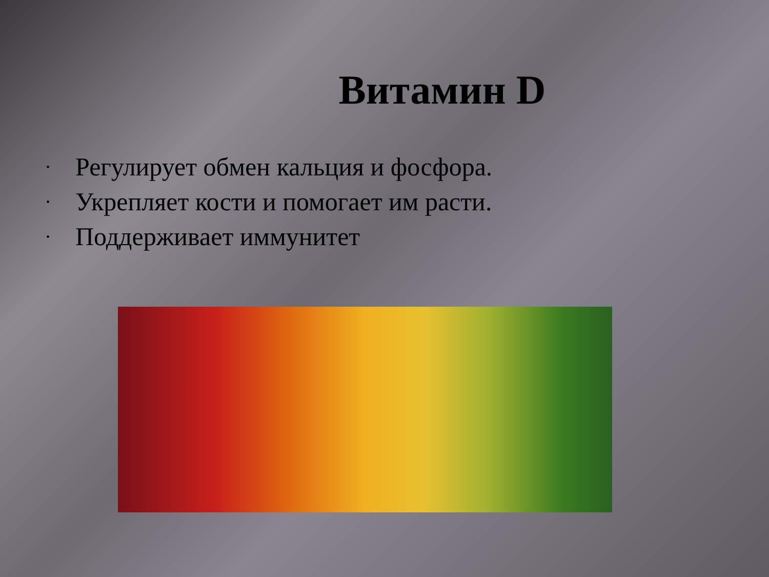Витамин D
• Регулирует обмен кальция и фосфора.
• Укрепляет кости и помогает им расти.
• Поддерживает иммунитет